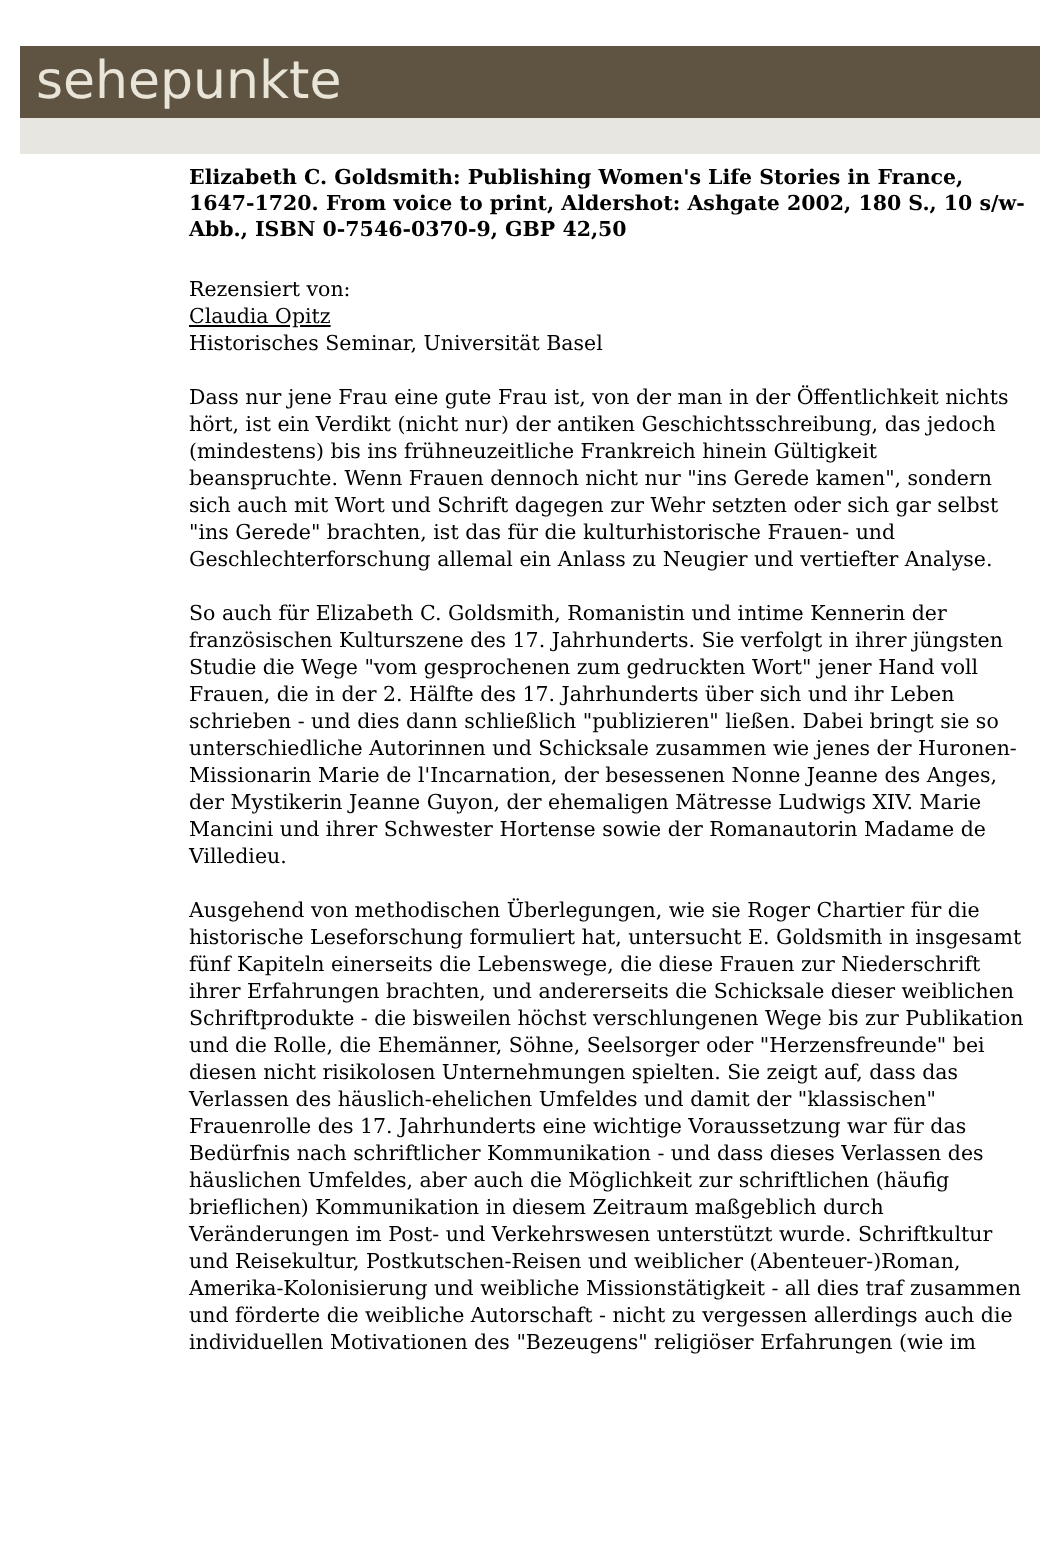sehepunkte
Elizabeth C. Goldsmith: Publishing Women's Life Stories in France, 1647-1720. From voice to print, Aldershot: Ashgate 2002, 180 S., 10 s/w-Abb., ISBN 0-7546-0370-9, GBP 42,50
Rezensiert von:
Claudia Opitz
Historisches Seminar, Universität Basel
Dass nur jene Frau eine gute Frau ist, von der man in der Öffentlichkeit nichts hört, ist ein Verdikt (nicht nur) der antiken Geschichtsschreibung, das jedoch (mindestens) bis ins frühneuzeitliche Frankreich hinein Gültigkeit beanspruchte. Wenn Frauen dennoch nicht nur "ins Gerede kamen", sondern sich auch mit Wort und Schrift dagegen zur Wehr setzten oder sich gar selbst "ins Gerede" brachten, ist das für die kulturhistorische Frauen- und Geschlechterforschung allemal ein Anlass zu Neugier und vertiefter Analyse.
So auch für Elizabeth C. Goldsmith, Romanistin und intime Kennerin der französischen Kulturszene des 17. Jahrhunderts. Sie verfolgt in ihrer jüngsten Studie die Wege "vom gesprochenen zum gedruckten Wort" jener Hand voll Frauen, die in der 2. Hälfte des 17. Jahrhunderts über sich und ihr Leben schrieben - und dies dann schließlich "publizieren" ließen. Dabei bringt sie so unterschiedliche Autorinnen und Schicksale zusammen wie jenes der Huronen-Missionarin Marie de l'Incarnation, der besessenen Nonne Jeanne des Anges, der Mystikerin Jeanne Guyon, der ehemaligen Mätresse Ludwigs XIV. Marie Mancini und ihrer Schwester Hortense sowie der Romanautorin Madame de Villedieu.
Ausgehend von methodischen Überlegungen, wie sie Roger Chartier für die historische Leseforschung formuliert hat, untersucht E. Goldsmith in insgesamt fünf Kapiteln einerseits die Lebenswege, die diese Frauen zur Niederschrift ihrer Erfahrungen brachten, und andererseits die Schicksale dieser weiblichen Schriftprodukte - die bisweilen höchst verschlungenen Wege bis zur Publikation und die Rolle, die Ehemänner, Söhne, Seelsorger oder "Herzensfreunde" bei diesen nicht risikolosen Unternehmungen spielten. Sie zeigt auf, dass das Verlassen des häuslich-ehelichen Umfeldes und damit der "klassischen" Frauenrolle des 17. Jahrhunderts eine wichtige Voraussetzung war für das Bedürfnis nach schriftlicher Kommunikation - und dass dieses Verlassen des häuslichen Umfeldes, aber auch die Möglichkeit zur schriftlichen (häufig brieflichen) Kommunikation in diesem Zeitraum maßgeblich durch Veränderungen im Post- und Verkehrswesen unterstützt wurde. Schriftkultur und Reisekultur, Postkutschen-Reisen und weiblicher (Abenteuer-)Roman, Amerika-Kolonisierung und weibliche Missionstätigkeit - all dies traf zusammen und förderte die weibliche Autorschaft - nicht zu vergessen allerdings auch die individuellen Motivationen des "Bezeugens" religiöser Erfahrungen (wie im